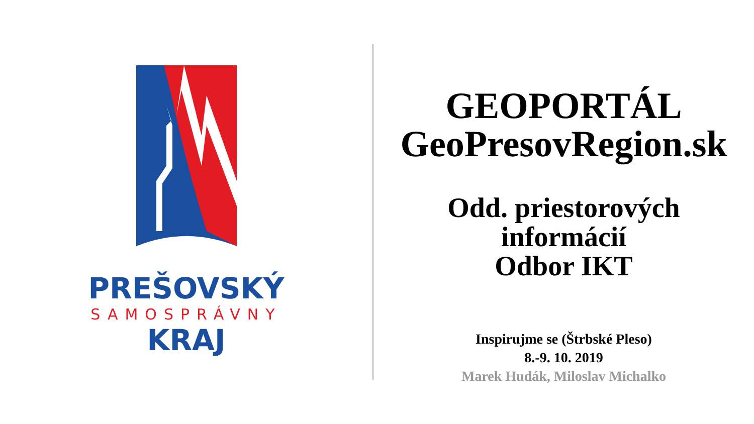PREŠOVSKÝ
SAMOSPRÁVNY
KRAJ
GEOPORTÁL
GeoPresovRegion.sk
Odd. priestorových
informácií
Odbor IKT
Inspirujme se (Štrbské Pleso)
8.-9. 10. 2019
Marek Hudák, Miloslav Michalko